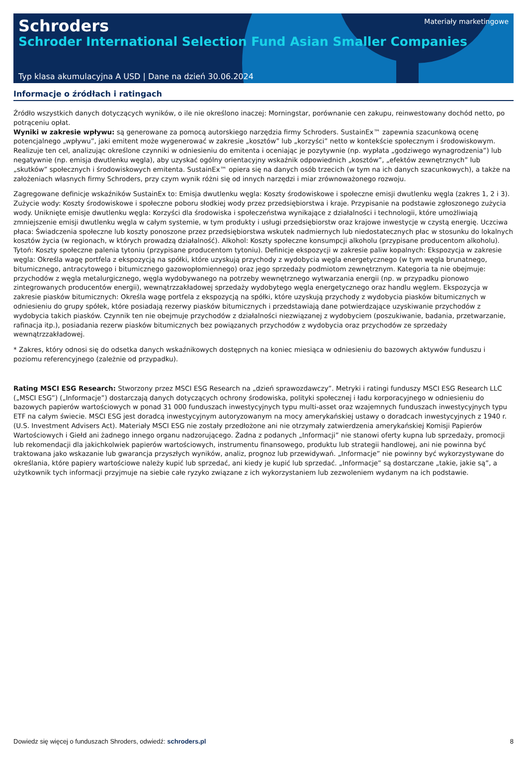Schroders
Schroder International Selection Fund Asian Smaller Companies
Materiały marketingowe
Typ klasa akumulacyjna A USD | Dane na dzień 30.06.2024
Informacje o źródłach i ratingach
Źródło wszystkich danych dotyczących wyników, o ile nie określono inaczej: Morningstar, porównanie cen zakupu, reinwestowany dochód netto, po potrąceniu opłat.
Wyniki w zakresie wpływu: są generowane za pomocą autorskiego narzędzia firmy Schroders. SustainEx™ zapewnia szacunkową ocenę potencjalnego „wpływu”, jaki emitent może wygenerować w zakresie „kosztów” lub „korzyści” netto w kontekście społecznym i środowiskowym. Realizuje ten cel, analizując określone czynniki w odniesieniu do emitenta i oceniając je pozytywnie (np. wypłata „godziwego wynagrodzenia”) lub negatywnie (np. emisja dwutlenku węgla), aby uzyskać ogólny orientacyjny wskaźnik odpowiednich „kosztów”, „efektów zewnętrznych” lub „skutków” społecznych i środowiskowych emitenta. SustainEx™ opiera się na danych osób trzecich (w tym na ich danych szacunkowych), a także na założeniach własnych firmy Schroders, przy czym wynik różni się od innych narzędzi i miar zrównoważonego rozwoju.
Zagregowane definicje wskaźników SustainEx to: Emisja dwutlenku węgla: Koszty środowiskowe i społeczne emisji dwutlenku węgla (zakres 1, 2 i 3). Zużycie wody: Koszty środowiskowe i społeczne poboru słodkiej wody przez przedsiębiorstwa i kraje. Przypisanie na podstawie zgłoszonego zużycia wody. Uniknięte emisje dwutlenku węgla: Korzyści dla środowiska i społeczeństwa wynikające z działalności i technologii, które umożliwiają zmniejszenie emisji dwutlenku węgla w całym systemie, w tym produkty i usługi przedsiębiorstw oraz krajowe inwestycje w czystą energię. Uczciwa płaca: Świadczenia społeczne lub koszty ponoszone przez przedsiębiorstwa wskutek nadmiernych lub niedostatecznych płac w stosunku do lokalnych kosztów życia (w regionach, w których prowadzą działalność). Alkohol: Koszty społeczne konsumpcji alkoholu (przypisane producentom alkoholu). Tytoń: Koszty społeczne palenia tytoniu (przypisane producentom tytoniu). Definicje ekspozycji w zakresie paliw kopalnych: Ekspozycja w zakresie węgla: Określa wagę portfela z ekspozycją na spółki, które uzyskują przychody z wydobycia węgla energetycznego (w tym węgla brunatnego, bitumicznego, antracytowego i bitumicznego gazowopłomiennego) oraz jego sprzedaży podmiotom zewnętrznym. Kategoria ta nie obejmuje: przychodów z węgla metalurgicznego, węgla wydobywanego na potrzeby wewnętrznego wytwarzania energii (np. w przypadku pionowo zintegrowanych producentów energii), wewnątrzzakładowej sprzedaży wydobytego węgla energetycznego oraz handlu węglem. Ekspozycja w zakresie piasków bitumicznych: Określa wagę portfela z ekspozycją na spółki, które uzyskują przychody z wydobycia piasków bitumicznych w odniesieniu do grupy spółek, które posiadają rezerwy piasków bitumicznych i przedstawiają dane potwierdzające uzyskiwanie przychodów z wydobycia takich piasków. Czynnik ten nie obejmuje przychodów z działalności niezwiązanej z wydobyciem (poszukiwanie, badania, przetwarzanie, rafinacja itp.), posiadania rezerw piasków bitumicznych bez powiązanych przychodów z wydobycia oraz przychodów ze sprzedaży wewnątrzzakładowej.
* Zakres, który odnosi się do odsetka danych wskaźnikowych dostępnych na koniec miesiąca w odniesieniu do bazowych aktywów funduszu i poziomu referencyjnego (zależnie od przypadku).
Rating MSCI ESG Research: Stworzony przez MSCI ESG Research na „dzień sprawozdawczy”. Metryki i ratingi funduszy MSCI ESG Research LLC („MSCI ESG”) („Informacje”) dostarczają danych dotyczących ochrony środowiska, polityki społecznej i ładu korporacyjnego w odniesieniu do bazowych papierów wartościowych w ponad 31 000 funduszach inwestycyjnych typu multi-asset oraz wzajemnych funduszach inwestycyjnych typu ETF na całym świecie. MSCI ESG jest doradcą inwestycyjnym autoryzowanym na mocy amerykańskiej ustawy o doradcach inwestycyjnych z 1940 r. (U.S. Investment Advisers Act). Materiały MSCI ESG nie zostały przedłożone ani nie otrzymały zatwierdzenia amerykańskiej Komisji Papierów Wartościowych i Giełd ani żadnego innego organu nadzorującego. Żadna z podanych „Informacji” nie stanowi oferty kupna lub sprzedaży, promocji lub rekomendacji dla jakichkolwiek papierów wartościowych, instrumentu finansowego, produktu lub strategii handlowej, ani nie powinna być traktowana jako wskazanie lub gwarancja przyszłych wyników, analiz, prognoz lub przewidywań. „Informacje” nie powinny być wykorzystywane do określania, które papiery wartościowe należy kupić lub sprzedać, ani kiedy je kupić lub sprzedać. „Informacje” są dostarczane „takie, jakie są”, a użytkownik tych informacji przyjmuje na siebie całe ryzyko związane z ich wykorzystaniem lub zezwoleniem wydanym na ich podstawie.
Dowiedz się więcej o funduszach Shroders, odwiedź: schroders.pl 8